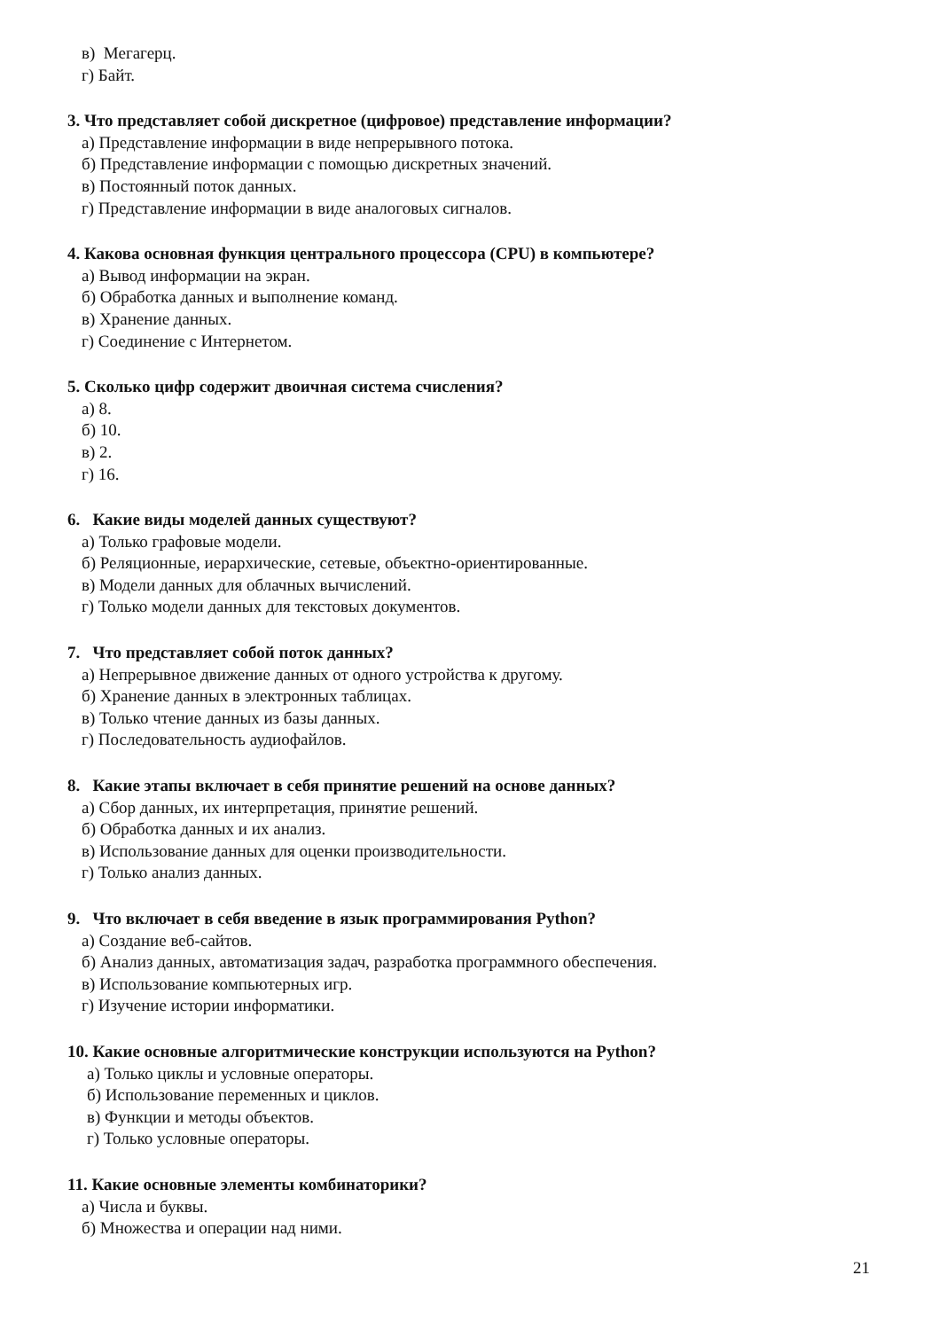в) Мегагерц.
г) Байт.
3. Что представляет собой дискретное (цифровое) представление информации?
а) Представление информации в виде непрерывного потока.
б) Представление информации с помощью дискретных значений.
в) Постоянный поток данных.
г) Представление информации в виде аналоговых сигналов.
4. Какова основная функция центрального процессора (CPU) в компьютере?
а) Вывод информации на экран.
б) Обработка данных и выполнение команд.
в) Хранение данных.
г) Соединение с Интернетом.
5. Сколько цифр содержит двоичная система счисления?
а) 8.
б) 10.
в) 2.
г) 16.
6. Какие виды моделей данных существуют?
а) Только графовые модели.
б) Реляционные, иерархические, сетевые, объектно-ориентированные.
в) Модели данных для облачных вычислений.
г) Только модели данных для текстовых документов.
7. Что представляет собой поток данных?
а) Непрерывное движение данных от одного устройства к другому.
б) Хранение данных в электронных таблицах.
в) Только чтение данных из базы данных.
г) Последовательность аудиофайлов.
8. Какие этапы включает в себя принятие решений на основе данных?
а) Сбор данных, их интерпретация, принятие решений.
б) Обработка данных и их анализ.
в) Использование данных для оценки производительности.
г) Только анализ данных.
9. Что включает в себя введение в язык программирования Python?
а) Создание веб-сайтов.
б) Анализ данных, автоматизация задач, разработка программного обеспечения.
в) Использование компьютерных игр.
г) Изучение истории информатики.
10. Какие основные алгоритмические конструкции используются на Python?
а) Только циклы и условные операторы.
б) Использование переменных и циклов.
в) Функции и методы объектов.
г) Только условные операторы.
11. Какие основные элементы комбинаторики?
а) Числа и буквы.
б) Множества и операции над ними.
21